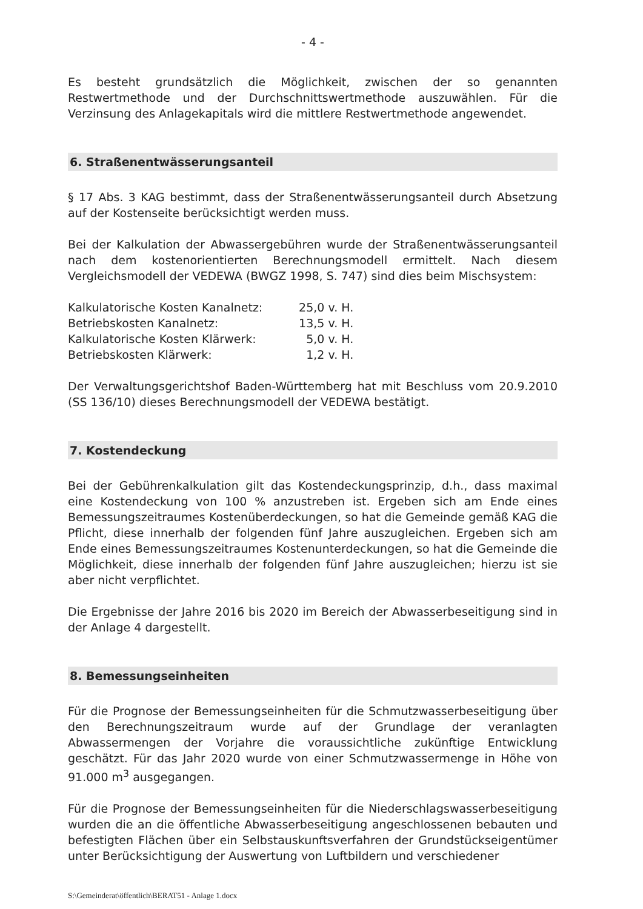- 4 -
Es besteht grundsätzlich die Möglichkeit, zwischen der so genannten Restwertmethode und der Durchschnittswertmethode auszuwählen. Für die Verzinsung des Anlagekapitals wird die mittlere Restwertmethode angewendet.
6. Straßenentwässerungsanteil
§ 17 Abs. 3 KAG bestimmt, dass der Straßenentwässerungsanteil durch Absetzung auf der Kostenseite berücksichtigt werden muss.
Bei der Kalkulation der Abwassergebühren wurde der Straßenentwässerungsanteil nach dem kostenorientierten Berechnungsmodell ermittelt. Nach diesem Vergleichsmodell der VEDEWA (BWGZ 1998, S. 747) sind dies beim Mischsystem:
| Kalkulatorische Kosten Kanalnetz: | 25,0 v. H. |
| Betriebskosten Kanalnetz: | 13,5 v. H. |
| Kalkulatorische Kosten Klärwerk: | 5,0 v. H. |
| Betriebskosten Klärwerk: | 1,2 v. H. |
Der Verwaltungsgerichtshof Baden-Württemberg hat mit Beschluss vom 20.9.2010 (SS 136/10) dieses Berechnungsmodell der VEDEWA bestätigt.
7. Kostendeckung
Bei der Gebührenkalkulation gilt das Kostendeckungsprinzip, d.h., dass maximal eine Kostendeckung von 100 % anzustreben ist. Ergeben sich am Ende eines Bemessungszeitraumes Kostenüberdeckungen, so hat die Gemeinde gemäß KAG die Pflicht, diese innerhalb der folgenden fünf Jahre auszugleichen. Ergeben sich am Ende eines Bemessungszeitraumes Kostenunterdeckungen, so hat die Gemeinde die Möglichkeit, diese innerhalb der folgenden fünf Jahre auszugleichen; hierzu ist sie aber nicht verpflichtet.
Die Ergebnisse der Jahre 2016 bis 2020 im Bereich der Abwasserbeseitigung sind in der Anlage 4 dargestellt.
8. Bemessungseinheiten
Für die Prognose der Bemessungseinheiten für die Schmutzwasserbeseitigung über den Berechnungszeitraum wurde auf der Grundlage der veranlagten Abwassermengen der Vorjahre die voraussichtliche zukünftige Entwicklung geschätzt. Für das Jahr 2020 wurde von einer Schmutzwassermenge in Höhe von 91.000 m<sup>3</sup> ausgegangen.
Für die Prognose der Bemessungseinheiten für die Niederschlagswasserbeseitigung wurden die an die öffentliche Abwasserbeseitigung angeschlossenen bebauten und befestigten Flächen über ein Selbstauskunftsverfahren der Grundstückseigentümer unter Berücksichtigung der Auswertung von Luftbildern und verschiedener
S:\Gemeinderat\öffentlich\BERAT51 - Anlage 1.docx